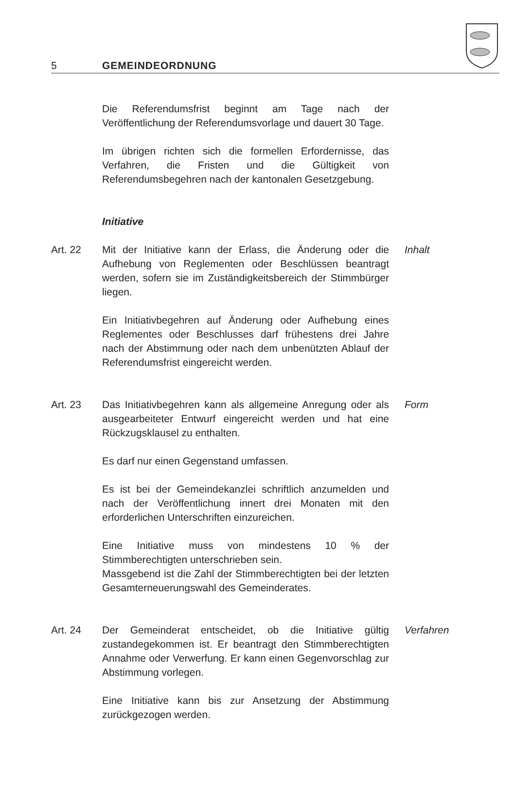5 GEMEINDEORDNUNG
Die Referendumsfrist beginnt am Tage nach der Veröffentlichung der Referendumsvorlage und dauert 30 Tage.
Im übrigen richten sich die formellen Erfordernisse, das Verfahren, die Fristen und die Gültigkeit von Referendumsbegehren nach der kantonalen Gesetzgebung.
Initiative
Art. 22 Mit der Initiative kann der Erlass, die Änderung oder die Aufhebung von Reglementen oder Beschlüssen beantragt werden, sofern sie im Zuständigkeitsbereich der Stimmbürger liegen.
Ein Initiativbegehren auf Änderung oder Aufhebung eines Reglementes oder Beschlusses darf frühestens drei Jahre nach der Abstimmung oder nach dem unbenützten Ablauf der Referendumsfrist eingereicht werden.
Inhalt
Art. 23 Das Initiativbegehren kann als allgemeine Anregung oder als ausgearbeiteter Entwurf eingereicht werden und hat eine Rückzugsklausel zu enthalten.
Es darf nur einen Gegenstand umfassen.
Es ist bei der Gemeindekanzlei schriftlich anzumelden und nach der Veröffentlichung innert drei Monaten mit den erforderlichen Unterschriften einzureichen.
Eine Initiative muss von mindestens 10 % der Stimmberechtigten unterschrieben sein.
Massgebend ist die Zahl der Stimmberechtigten bei der letzten Gesamterneuerungswahl des Gemeinderates.
Form
Art. 24 Der Gemeinderat entscheidet, ob die Initiative gültig zustandegekommen ist. Er beantragt den Stimmberechtigten Annahme oder Verwerfung. Er kann einen Gegenvorschlag zur Abstimmung vorlegen.
Eine Initiative kann bis zur Ansetzung der Abstimmung zurückgezogen werden.
Verfahren